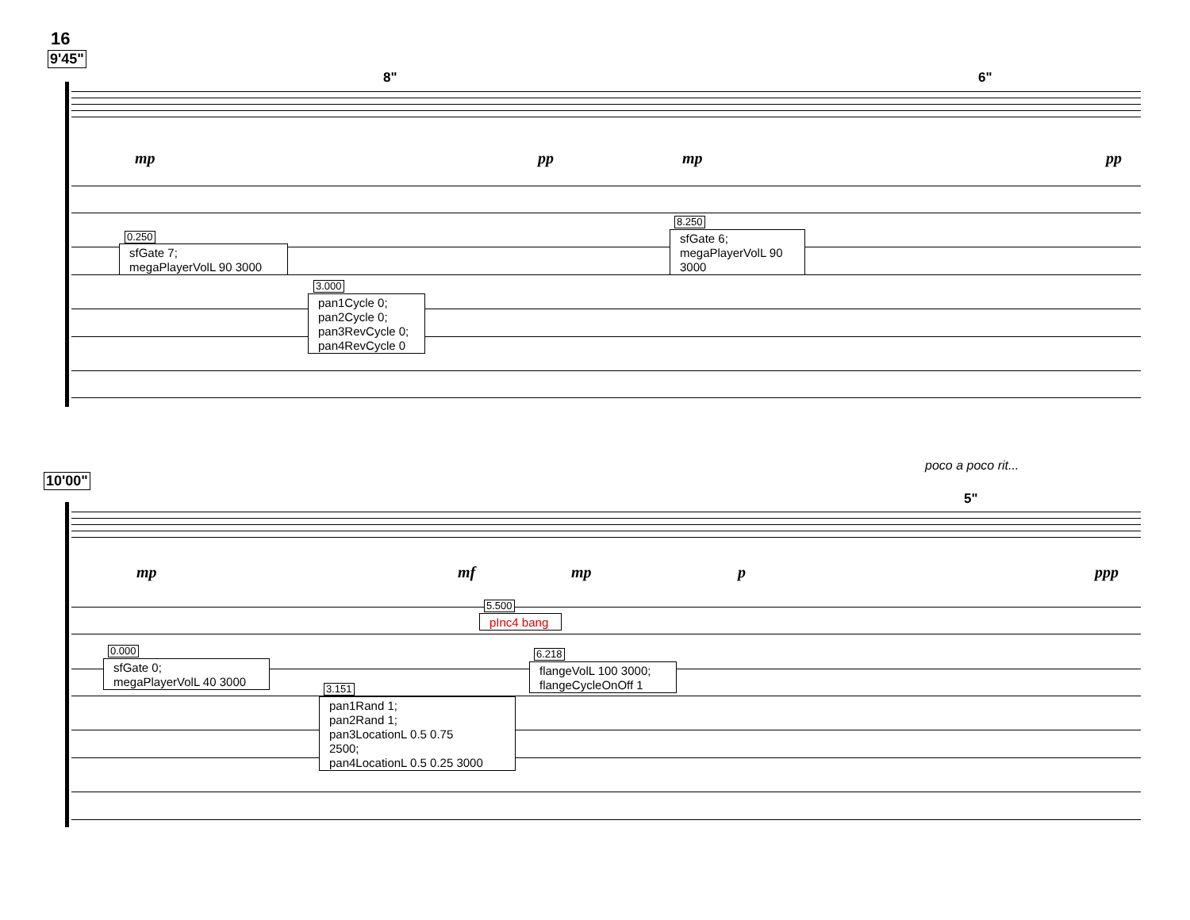16
9'45"
8" 6"
mp pp mp pp
0.250
sfGate 7;
megaPlayerVolL 90 3000
3.000
pan1Cycle 0;
pan2Cycle 0;
pan3RevCycle 0;
pan4RevCycle 0
8.250
sfGate 6;
megaPlayerVolL 90
3000
poco a poco rit...
10'00"
5"
mp mf mp p ppp
5.500
pInc4 bang
0.000
sfGate 0;
megaPlayerVolL 40 3000
6.218
flangeVolL 100 3000;
flangeCycleOnOff 1
3.151
pan1Rand 1;
pan2Rand 1;
pan3LocationL 0.5 0.75
2500;
pan4LocationL 0.5 0.25 3000